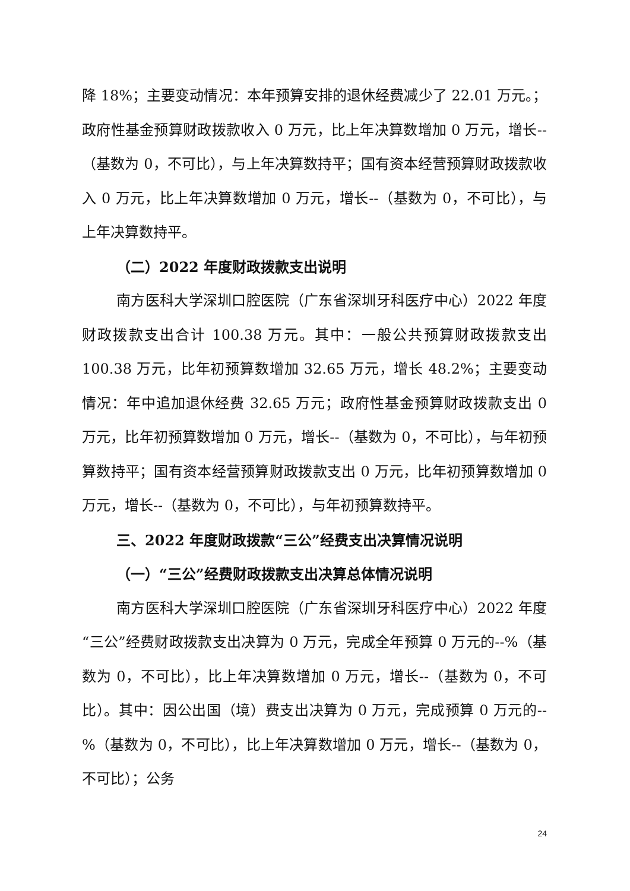降 18%；主要变动情况：本年预算安排的退休经费减少了 22.01 万元。；政府性基金预算财政拨款收入 0 万元，比上年决算数增加 0 万元，增长--（基数为 0，不可比），与上年决算数持平；国有资本经营预算财政拨款收入 0 万元，比上年决算数增加 0 万元，增长--（基数为 0，不可比），与上年决算数持平。
（二）2022 年度财政拨款支出说明
南方医科大学深圳口腔医院（广东省深圳牙科医疗中心）2022 年度财政拨款支出合计 100.38 万元。其中：一般公共预算财政拨款支出 100.38 万元，比年初预算数增加 32.65 万元，增长 48.2%；主要变动情况：年中追加退休经费 32.65 万元；政府性基金预算财政拨款支出 0 万元，比年初预算数增加 0 万元，增长--（基数为 0，不可比），与年初预算数持平；国有资本经营预算财政拨款支出 0 万元，比年初预算数增加 0 万元，增长--（基数为 0，不可比），与年初预算数持平。
三、2022 年度财政拨款“三公”经费支出决算情况说明
（一）“三公”经费财政拨款支出决算总体情况说明
南方医科大学深圳口腔医院（广东省深圳牙科医疗中心）2022 年度“三公”经费财政拨款支出决算为 0 万元，完成全年预算 0 万元的--%（基数为 0，不可比），比上年决算数增加 0 万元，增长--（基数为 0，不可比）。其中：因公出国（境）费支出决算为 0 万元，完成预算 0 万元的--%（基数为 0，不可比），比上年决算数增加 0 万元，增长--（基数为 0，不可比）；公务
24